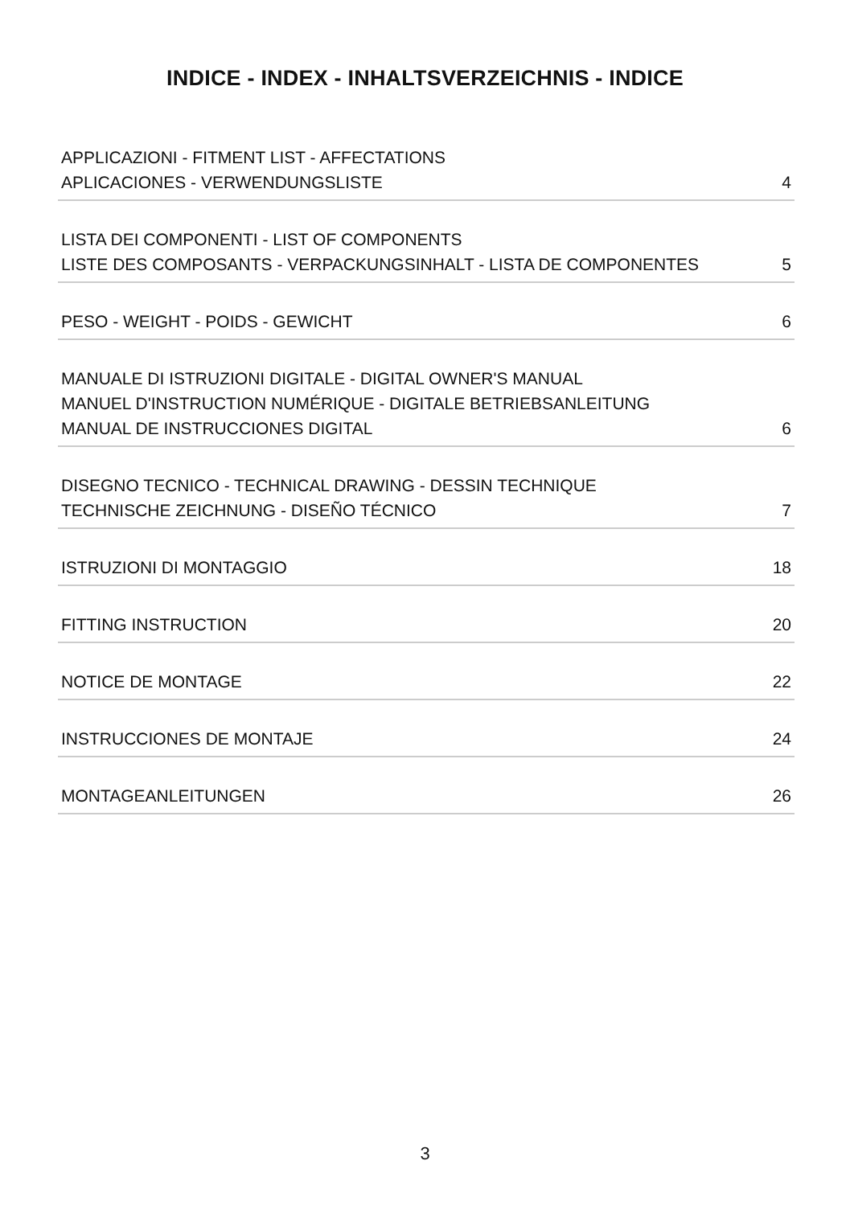INDICE - INDEX - INHALTSVERZEICHNIS - INDICE
APPLICAZIONI - FITMENT LIST - AFFECTATIONS
APLICACIONES - VERWENDUNGSLISTE
4
LISTA DEI COMPONENTI - LIST OF COMPONENTS
LISTE DES COMPOSANTS - VERPACKUNGSINHALT - LISTA DE COMPONENTES
5
PESO - WEIGHT - POIDS - GEWICHT
6
MANUALE DI ISTRUZIONI DIGITALE - DIGITAL OWNER'S MANUAL
MANUEL D'INSTRUCTION NUMÉRIQUE - DIGITALE BETRIEBSANLEITUNG
MANUAL DE INSTRUCCIONES DIGITAL
6
DISEGNO TECNICO - TECHNICAL DRAWING - DESSIN TECHNIQUE
TECHNISCHE ZEICHNUNG - DISEÑO TÉCNICO
7
ISTRUZIONI DI MONTAGGIO
18
FITTING INSTRUCTION
20
NOTICE DE MONTAGE
22
INSTRUCCIONES DE MONTAJE
24
MONTAGEANLEITUNGEN
26
3